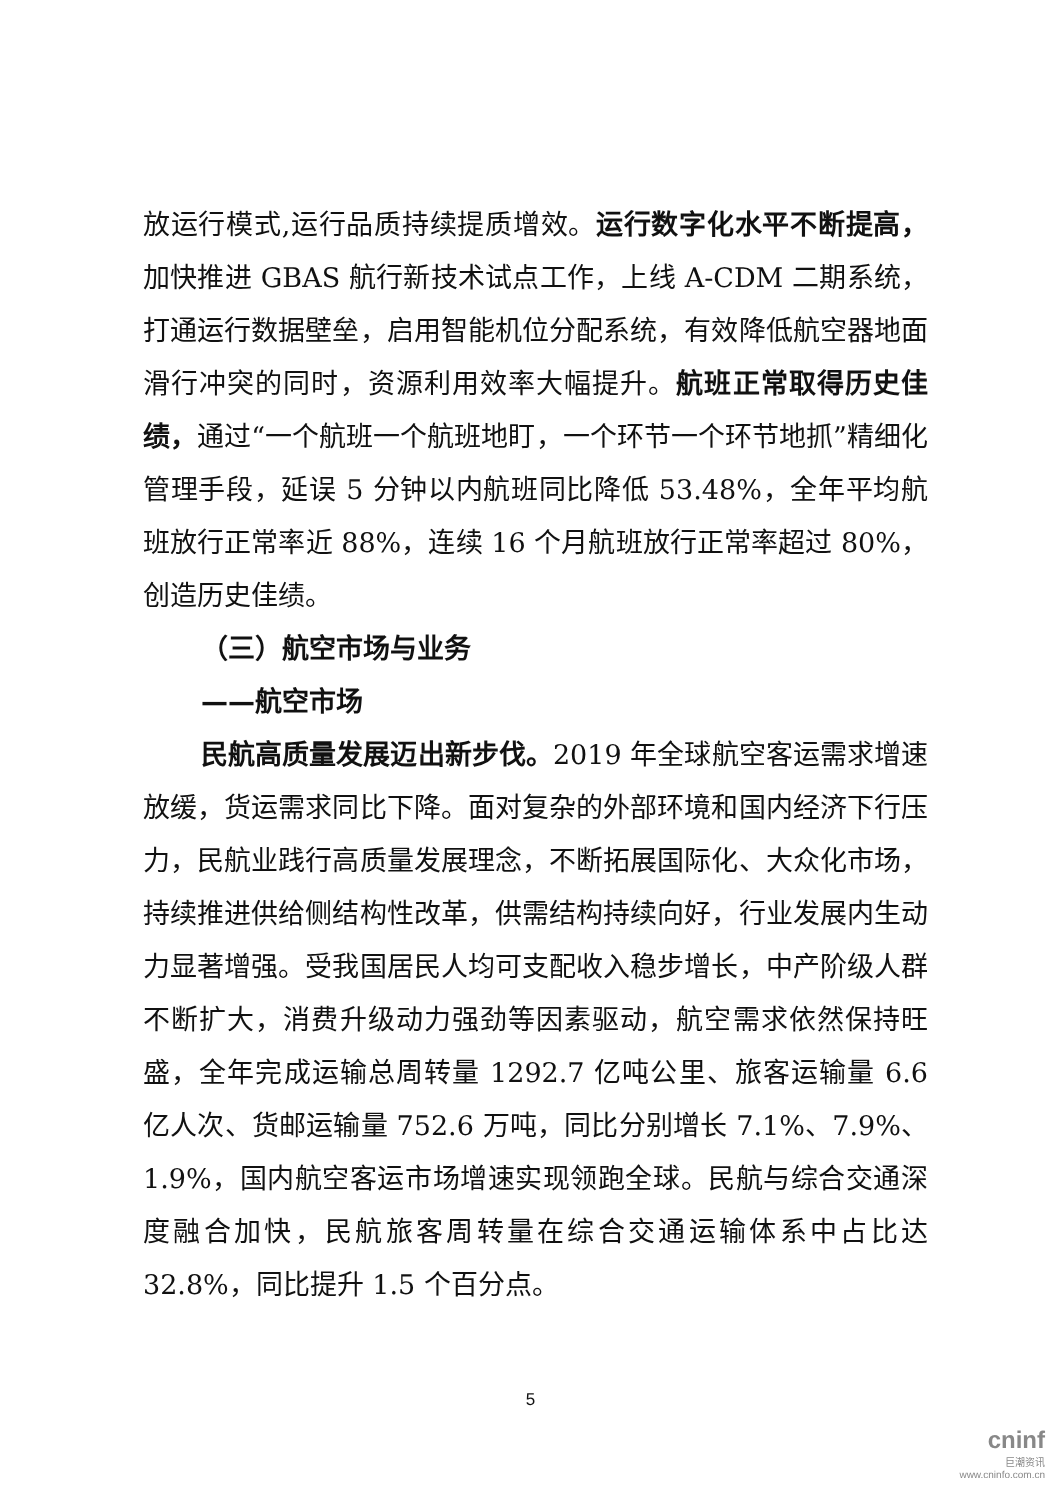放运行模式,运行品质持续提质增效。运行数字化水平不断提高，加快推进 GBAS 航行新技术试点工作，上线 A-CDM 二期系统，打通运行数据壁垒，启用智能机位分配系统，有效降低航空器地面滑行冲突的同时，资源利用效率大幅提升。航班正常取得历史佳绩，通过“一个航班一个航班地盯，一个环节一个环节地抓”精细化管理手段，延误 5 分钟以内航班同比降低 53.48%，全年平均航班放行正常率近 88%，连续 16 个月航班放行正常率超过 80%，创造历史佳绩。
（三）航空市场与业务
——航空市场
民航高质量发展迈出新步伐。2019 年全球航空客运需求增速放缓，货运需求同比下降。面对复杂的外部环境和国内经济下行压力，民航业践行高质量发展理念，不断拓展国际化、大众化市场，持续推进供给侧结构性改革，供需结构持续向好，行业发展内生动力显著增强。受我国居民人均可支配收入稳步增长，中产阶级人群不断扩大，消费升级动力强劲等因素驱动，航空需求依然保持旺盛，全年完成运输总周转量 1292.7 亿吨公里、旅客运输量 6.6 亿人次、货邮运输量 752.6 万吨，同比分别增长 7.1%、7.9%、1.9%，国内航空客运市场增速实现领跑全球。民航与综合交通深度融合加快，民航旅客周转量在综合交通运输体系中占比达 32.8%，同比提升 1.5 个百分点。
5
cninf
巨潮资讯
www.cninfo.com.cn